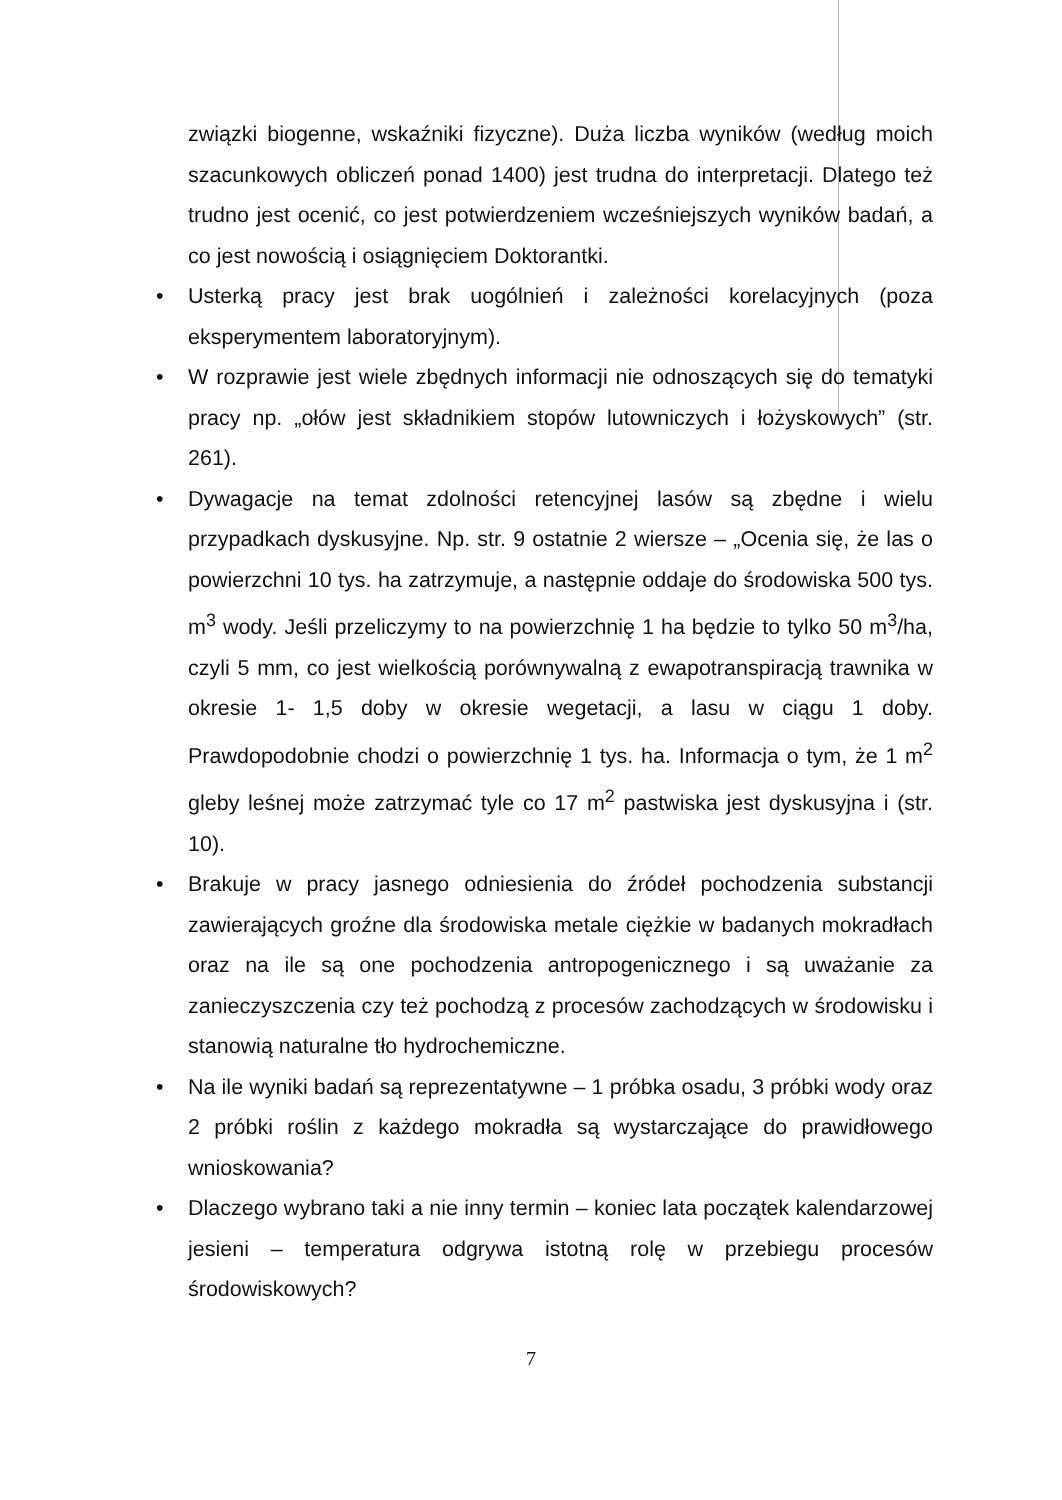związki biogenne, wskaźniki fizyczne). Duża liczba wyników (według moich szacunkowych obliczeń ponad 1400) jest trudna do interpretacji. Dlatego też trudno jest ocenić, co jest potwierdzeniem wcześniejszych wyników badań, a co jest nowością i osiągnięciem Doktorantki.
• Usterką pracy jest brak uogólnień i zależności korelacyjnych (poza eksperymentem laboratoryjnym).
• W rozprawie jest wiele zbędnych informacji nie odnoszących się do tematyki pracy np. „ołów jest składnikiem stopów lutowniczych i łożyskowych” (str. 261).
• Dywagacje na temat zdolności retencyjnej lasów są zbędne i wielu przypadkach dyskusyjne. Np. str. 9 ostatnie 2 wiersze – „Ocenia się, że las o powierzchni 10 tys. ha zatrzymuje, a następnie oddaje do środowiska 500 tys. m<sup>3</sup> wody. Jeśli przeliczymy to na powierzchnię 1 ha będzie to tylko 50 m<sup>3</sup>/ha, czyli 5 mm, co jest wielkością porównywalną z ewapotranspiracją trawnika w okresie 1- 1,5 doby w okresie wegetacji, a lasu w ciągu 1 doby. Prawdopodobnie chodzi o powierzchnię 1 tys. ha. Informacja o tym, że 1 m<sup>2</sup> gleby leśnej może zatrzymać tyle co 17 m<sup>2</sup> pastwiska jest dyskusyjna i (str. 10).
• Brakuje w pracy jasnego odniesienia do źródeł pochodzenia substancji zawierających groźne dla środowiska metale ciężkie w badanych mokradłach oraz na ile są one pochodzenia antropogenicznego i są uważanie za zanieczyszczenia czy też pochodzą z procesów zachodzących w środowisku i stanowią naturalne tło hydrochemiczne.
• Na ile wyniki badań są reprezentatywne – 1 próbka osadu, 3 próbki wody oraz 2 próbki roślin z każdego mokradła są wystarczające do prawidłowego wnioskowania?
• Dlaczego wybrano taki a nie inny termin – koniec lata początek kalendarzowej jesieni – temperatura odgrywa istotną rolę w przebiegu procesów środowiskowych?
7